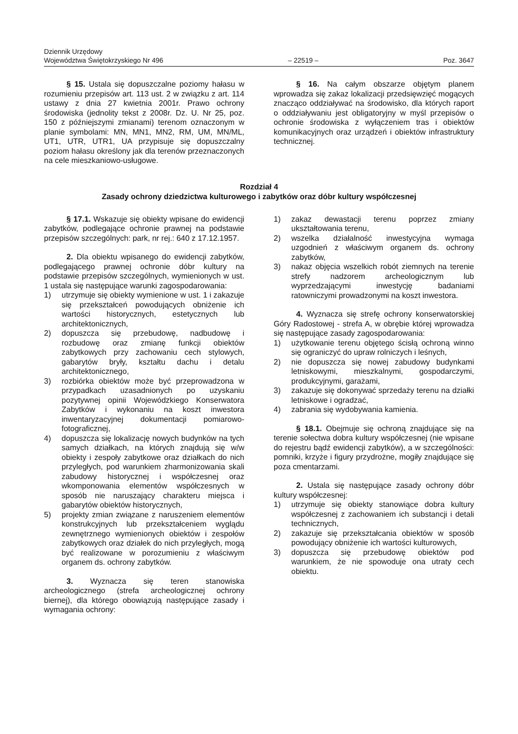Dziennik Urzędowy
Województwa Świętokrzyskiego Nr 496
– 22519 –
Poz. 3647
§ 15. Ustala się dopuszczalne poziomy hałasu w rozumieniu przepisów art. 113 ust. 2 w związku z art. 114 ustawy z dnia 27 kwietnia 2001r. Prawo ochrony środowiska (jednolity tekst z 2008r. Dz. U. Nr 25, poz. 150 z późniejszymi zmianami) terenom oznaczonym w planie symbolami: MN, MN1, MN2, RM, UM, MN/ML, UT1, UTR, UTR1, UA przypisuje się dopuszczalny poziom hałasu określony jak dla terenów przeznaczonych na cele mieszkaniowo-usługowe.
§ 16. Na całym obszarze objętym planem wprowadza się zakaz lokalizacji przedsięwzięć mogących znacząco oddziaływać na środowisko, dla których raport o oddziaływaniu jest obligatoryjny w myśl przepisów o ochronie środowiska z wyłączeniem tras i obiektów komunikacyjnych oraz urządzeń i obiektów infrastruktury technicznej.
Rozdział 4
Zasady ochrony dziedzictwa kulturowego i zabytków oraz dóbr kultury współczesnej
§ 17.1. Wskazuje się obiekty wpisane do ewidencji zabytków, podlegające ochronie prawnej na podstawie przepisów szczególnych: park, nr rej.: 640 z 17.12.1957.
2. Dla obiektu wpisanego do ewidencji zabytków, podlegającego prawnej ochronie dóbr kultury na podstawie przepisów szczególnych, wymienionych w ust. 1 ustala się następujące warunki zagospodarowania:
1) utrzymuje się obiekty wymienione w ust. 1 i zakazuje się przekształceń powodujących obniżenie ich wartości historycznych, estetycznych lub architektonicznych,
2) dopuszcza się przebudowę, nadbudowę i rozbudowę oraz zmianę funkcji obiektów zabytkowych przy zachowaniu cech stylowych, gabarytów bryły, kształtu dachu i detalu architektonicznego,
3) rozbiórka obiektów może być przeprowadzona w przypadkach uzasadnionych po uzyskaniu pozytywnej opinii Wojewódzkiego Konserwatora Zabytków i wykonaniu na koszt inwestora inwentaryzacyjnej dokumentacji pomiarowo-fotograficznej,
4) dopuszcza się lokalizację nowych budynków na tych samych działkach, na których znajdują się w/w obiekty i zespoły zabytkowe oraz działkach do nich przyległych, pod warunkiem zharmonizowania skali zabudowy historycznej i współczesnej oraz wkomponowania elementów współczesnych w sposób nie naruszający charakteru miejsca i gabarytów obiektów historycznych,
5) projekty zmian związane z naruszeniem elementów konstrukcyjnych lub przekształceniem wyglądu zewnętrznego wymienionych obiektów i zespołów zabytkowych oraz działek do nich przyległych, mogą być realizowane w porozumieniu z właściwym organem ds. ochrony zabytków.
3. Wyznacza się teren stanowiska archeologicznego (strefa archeologicznej ochrony biernej), dla którego obowiązują następujące zasady i wymagania ochrony:
1) zakaz dewastacji terenu poprzez zmiany ukształtowania terenu,
2) wszelka działalność inwestycyjna wymaga uzgodnień z właściwym organem ds. ochrony zabytków,
3) nakaz objęcia wszelkich robót ziemnych na terenie strefy nadzorem archeologicznym lub wyprzedzającymi inwestycję badaniami ratowniczymi prowadzonymi na koszt inwestora.
4. Wyznacza się strefę ochrony konserwatorskiej Góry Radostowej - strefa A, w obrębie której wprowadza się następujące zasady zagospodarowania:
1) użytkowanie terenu objętego ścisłą ochroną winno się ograniczyć do upraw rolniczych i leśnych,
2) nie dopuszcza się nowej zabudowy budynkami letniskowymi, mieszkalnymi, gospodarczymi, produkcyjnymi, garażami,
3) zakazuje się dokonywać sprzedaży terenu na działki letniskowe i ogradzać,
4) zabrania się wydobywania kamienia.
§ 18.1. Obejmuje się ochroną znajdujące się na terenie sołectwa dobra kultury współczesnej (nie wpisane do rejestru bądź ewidencji zabytków), a w szczególności: pomniki, krzyże i figury przydrożne, mogiły znajdujące się poza cmentarzami.
2. Ustala się następujące zasady ochrony dóbr kultury współczesnej:
1) utrzymuje się obiekty stanowiące dobra kultury współczesnej z zachowaniem ich substancji i detali technicznych,
2) zakazuje się przekształcania obiektów w sposób powodujący obniżenie ich wartości kulturowych,
3) dopuszcza się przebudowę obiektów pod warunkiem, że nie spowoduje ona utraty cech obiektu.